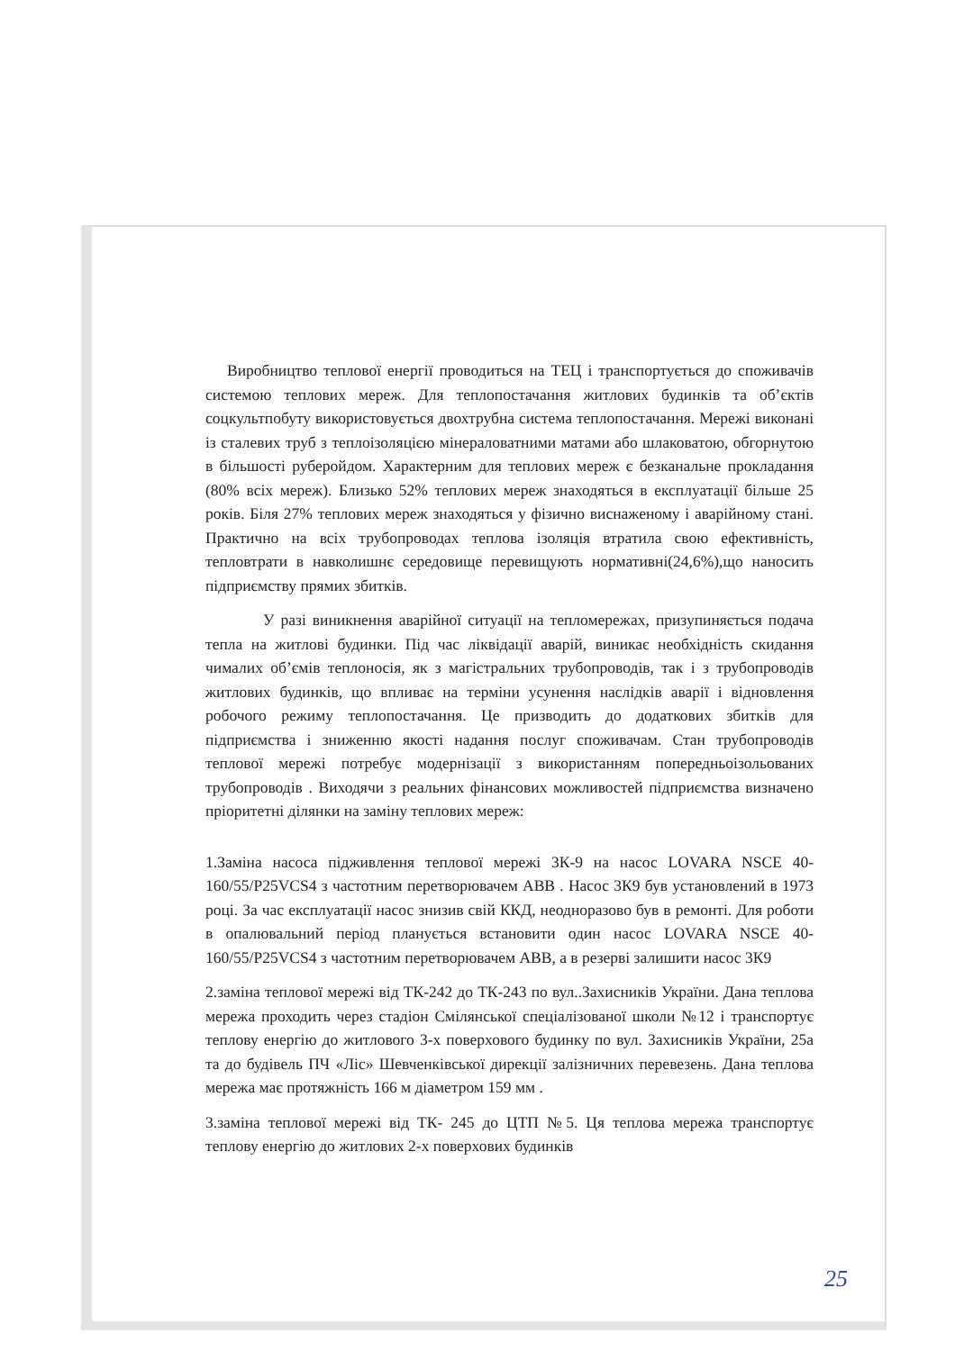Виробництво теплової енергії проводиться на ТЕЦ і транспортується до споживачів системою теплових мереж. Для теплопостачання житлових будинків та об’єктів соцкультпобуту використовується двохтрубна система теплопостачання. Мережі виконані із сталевих труб з теплоізоляцією мінераловатними матами або шлаковатою, обгорнутою в більшості руберойдом. Характерним для теплових мереж є безканальне прокладання (80% всіх мереж). Близько 52% теплових мереж знаходяться в експлуатації більше 25 років. Біля 27% теплових мереж знаходяться у фізично виснаженому і аварійному стані. Практично на всіх трубопроводах теплова ізоляція втратила свою ефективність, тепловтрати в навколишнє середовище перевищують нормативні(24,6%),що наносить підприємству прямих збитків.
У разі виникнення аварійної ситуації на тепломережах, призупиняється подача тепла на житлові будинки. Під час ліквідації аварій, виникає необхідність скидання чималих об’ємів теплоносія, як з магістральних трубопроводів, так і з трубопроводів житлових будинків, що впливає на терміни усунення наслідків аварії і відновлення робочого режиму теплопостачання. Це призводить до додаткових збитків для підприємства і зниженню якості надання послуг споживачам. Стан трубопроводів теплової мережі потребує модернізації з використанням попередньоізольованих трубопроводів . Виходячи з реальних фінансових можливостей підприємства визначено пріоритетні ділянки на заміну теплових мереж:
1.Заміна насоса підживлення теплової мережі 3К-9 на насос LOVARA NSCE 40-160/55/P25VCS4 з частотним перетворювачем АВВ . Насос 3К9 був установлений в 1973 році. За час експлуатації насос знизив свій ККД, неодноразово був в ремонті. Для роботи в опалювальний період планується встановити один насос LOVARA NSCE 40-160/55/P25VCS4 з частотним перетворювачем АВВ, а в резерві залишити насос 3К9
2.заміна теплової мережі від ТК-242 до ТК-243 по вул..Захисників України. Дана теплова мережа проходить через стадіон Смілянської спеціалізованої школи №12 і транспортує теплову енергію до житлового 3-х поверхового будинку по вул. Захисників України, 25а та до будівель ПЧ «Ліс» Шевченківської дирекції залізничних перевезень. Дана теплова мережа має протяжність 166 м діаметром 159 мм .
3.заміна теплової мережі від ТК- 245 до ЦТП №5. Ця теплова мережа транспортує теплову енергію до житлових 2-х поверхових будинків
25